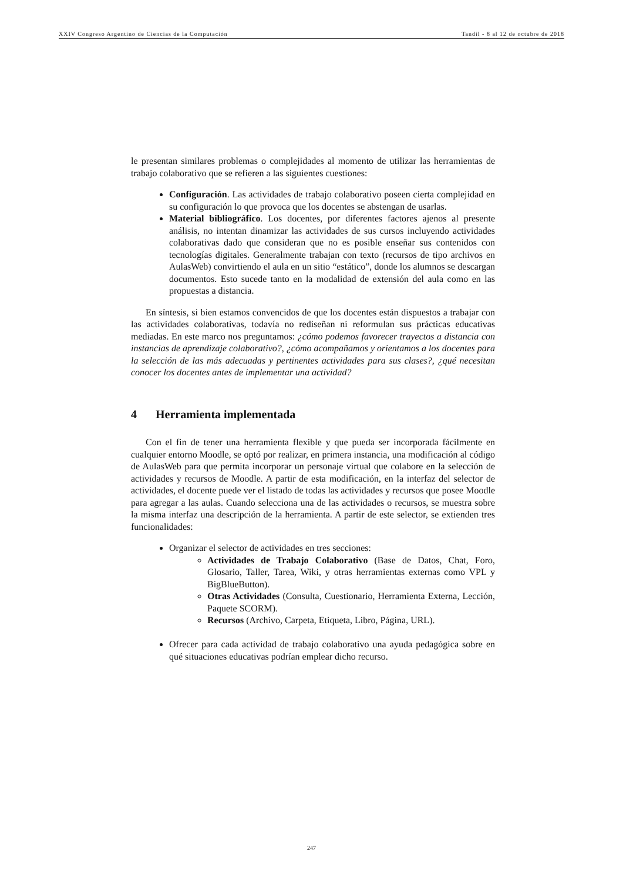XXIV Congreso Argentino de Ciencias de la Computación Tandil - 8 al 12 de octubre de 2018
le presentan similares problemas o complejidades al momento de utilizar las herramientas de trabajo colaborativo que se refieren a las siguientes cuestiones:
Configuración. Las actividades de trabajo colaborativo poseen cierta complejidad en su configuración lo que provoca que los docentes se abstengan de usarlas.
Material bibliográfico. Los docentes, por diferentes factores ajenos al presente análisis, no intentan dinamizar las actividades de sus cursos incluyendo actividades colaborativas dado que consideran que no es posible enseñar sus contenidos con tecnologías digitales. Generalmente trabajan con texto (recursos de tipo archivos en AulasWeb) convirtiendo el aula en un sitio “estático”, donde los alumnos se descargan documentos. Esto sucede tanto en la modalidad de extensión del aula como en las propuestas a distancia.
En síntesis, si bien estamos convencidos de que los docentes están dispuestos a trabajar con las actividades colaborativas, todavía no rediseñan ni reformulan sus prácticas educativas mediadas. En este marco nos preguntamos: ¿cómo podemos favorecer trayectos a distancia con instancias de aprendizaje colaborativo?, ¿cómo acompañamos y orientamos a los docentes para la selección de las más adecuadas y pertinentes actividades para sus clases?, ¿qué necesitan conocer los docentes antes de implementar una actividad?
4 Herramienta implementada
Con el fin de tener una herramienta flexible y que pueda ser incorporada fácilmente en cualquier entorno Moodle, se optó por realizar, en primera instancia, una modificación al código de AulasWeb para que permita incorporar un personaje virtual que colabore en la selección de actividades y recursos de Moodle. A partir de esta modificación, en la interfaz del selector de actividades, el docente puede ver el listado de todas las actividades y recursos que posee Moodle para agregar a las aulas. Cuando selecciona una de las actividades o recursos, se muestra sobre la misma interfaz una descripción de la herramienta. A partir de este selector, se extienden tres funcionalidades:
Organizar el selector de actividades en tres secciones:
Actividades de Trabajo Colaborativo (Base de Datos, Chat, Foro, Glosario, Taller, Tarea, Wiki, y otras herramientas externas como VPL y BigBlueButton).
Otras Actividades (Consulta, Cuestionario, Herramienta Externa, Lección, Paquete SCORM).
Recursos (Archivo, Carpeta, Etiqueta, Libro, Página, URL).
Ofrecer para cada actividad de trabajo colaborativo una ayuda pedagógica sobre en qué situaciones educativas podrían emplear dicho recurso.
247